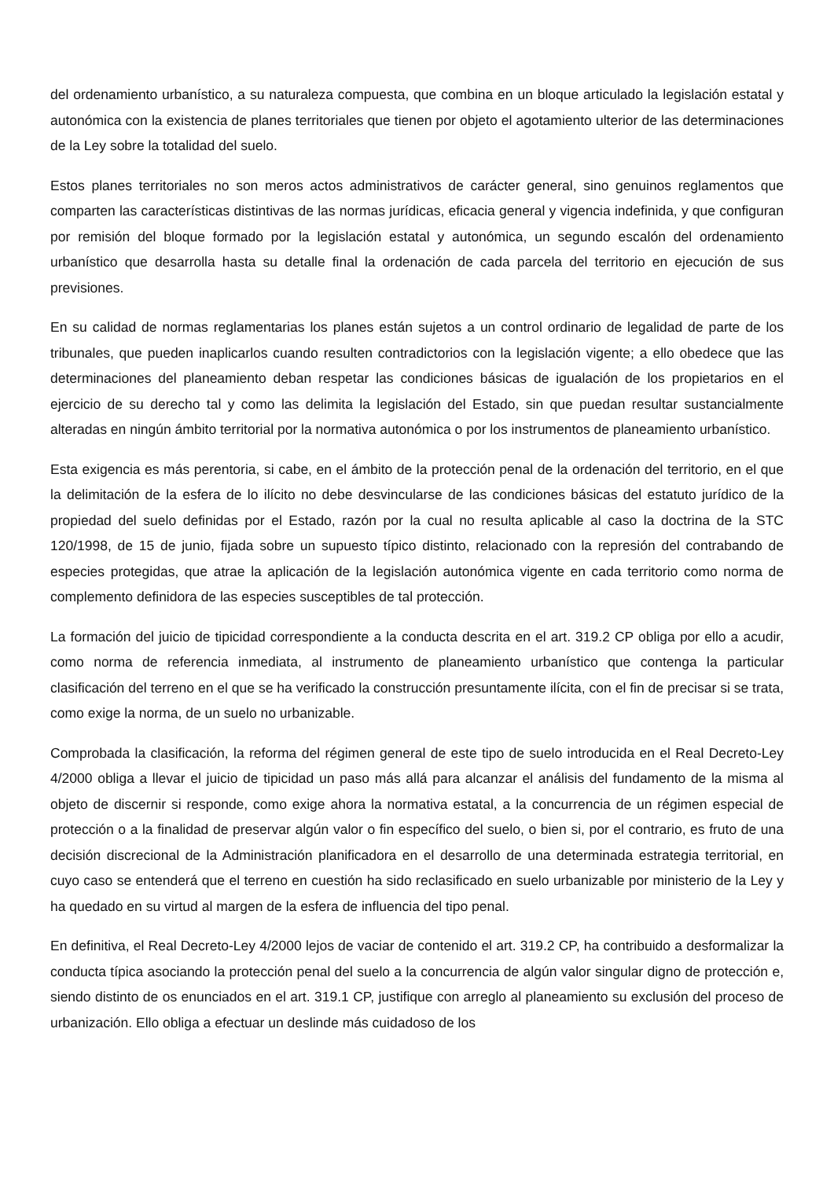del ordenamiento urbanístico, a su naturaleza compuesta, que combina en un bloque articulado la legislación estatal y autonómica con la existencia de planes territoriales que tienen por objeto el agotamiento ulterior de las determinaciones de la Ley sobre la totalidad del suelo.
Estos planes territoriales no son meros actos administrativos de carácter general, sino genuinos reglamentos que comparten las características distintivas de las normas jurídicas, eficacia general y vigencia indefinida, y que configuran por remisión del bloque formado por la legislación estatal y autonómica, un segundo escalón del ordenamiento urbanístico que desarrolla hasta su detalle final la ordenación de cada parcela del territorio en ejecución de sus previsiones.
En su calidad de normas reglamentarias los planes están sujetos a un control ordinario de legalidad de parte de los tribunales, que pueden inaplicarlos cuando resulten contradictorios con la legislación vigente; a ello obedece que las determinaciones del planeamiento deban respetar las condiciones básicas de igualación de los propietarios en el ejercicio de su derecho tal y como las delimita la legislación del Estado, sin que puedan resultar sustancialmente alteradas en ningún ámbito territorial por la normativa autonómica o por los instrumentos de planeamiento urbanístico.
Esta exigencia es más perentoria, si cabe, en el ámbito de la protección penal de la ordenación del territorio, en el que la delimitación de la esfera de lo ilícito no debe desvincularse de las condiciones básicas del estatuto jurídico de la propiedad del suelo definidas por el Estado, razón por la cual no resulta aplicable al caso la doctrina de la STC 120/1998, de 15 de junio, fijada sobre un supuesto típico distinto, relacionado con la represión del contrabando de especies protegidas, que atrae la aplicación de la legislación autonómica vigente en cada territorio como norma de complemento definidora de las especies susceptibles de tal protección.
La formación del juicio de tipicidad correspondiente a la conducta descrita en el art. 319.2 CP obliga por ello a acudir, como norma de referencia inmediata, al instrumento de planeamiento urbanístico que contenga la particular clasificación del terreno en el que se ha verificado la construcción presuntamente ilícita, con el fin de precisar si se trata, como exige la norma, de un suelo no urbanizable.
Comprobada la clasificación, la reforma del régimen general de este tipo de suelo introducida en el Real Decreto-Ley 4/2000 obliga a llevar el juicio de tipicidad un paso más allá para alcanzar el análisis del fundamento de la misma al objeto de discernir si responde, como exige ahora la normativa estatal, a la concurrencia de un régimen especial de protección o a la finalidad de preservar algún valor o fin específico del suelo, o bien si, por el contrario, es fruto de una decisión discrecional de la Administración planificadora en el desarrollo de una determinada estrategia territorial, en cuyo caso se entenderá que el terreno en cuestión ha sido reclasificado en suelo urbanizable por ministerio de la Ley y ha quedado en su virtud al margen de la esfera de influencia del tipo penal.
En definitiva, el Real Decreto-Ley 4/2000 lejos de vaciar de contenido el art. 319.2 CP, ha contribuido a desformalizar la conducta típica asociando la protección penal del suelo a la concurrencia de algún valor singular digno de protección e, siendo distinto de os enunciados en el art. 319.1 CP, justifique con arreglo al planeamiento su exclusión del proceso de urbanización. Ello obliga a efectuar un deslinde más cuidadoso de los